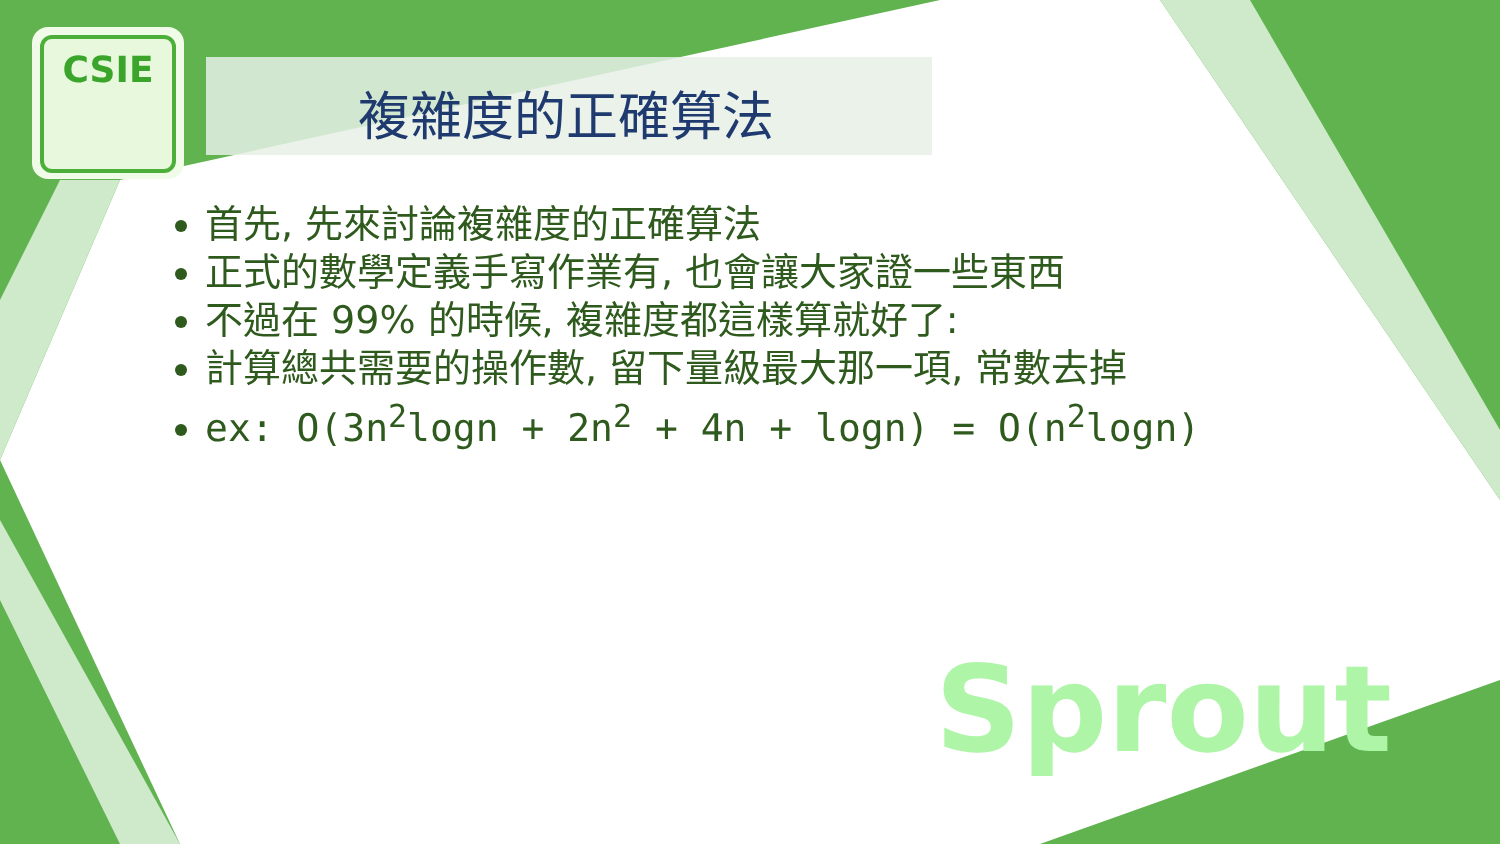CSIE
複雜度的正確算法
首先, 先來討論複雜度的正確算法
正式的數學定義手寫作業有, 也會讓大家證一些東西
不過在 99% 的時候, 複雜度都這樣算就好了:
計算總共需要的操作數, 留下量級最大那一項, 常數去掉
ex: O(3n<sup>2</sup>logn + 2n<sup>2</sup> + 4n + logn) = O(n<sup>2</sup>logn)
Sprout